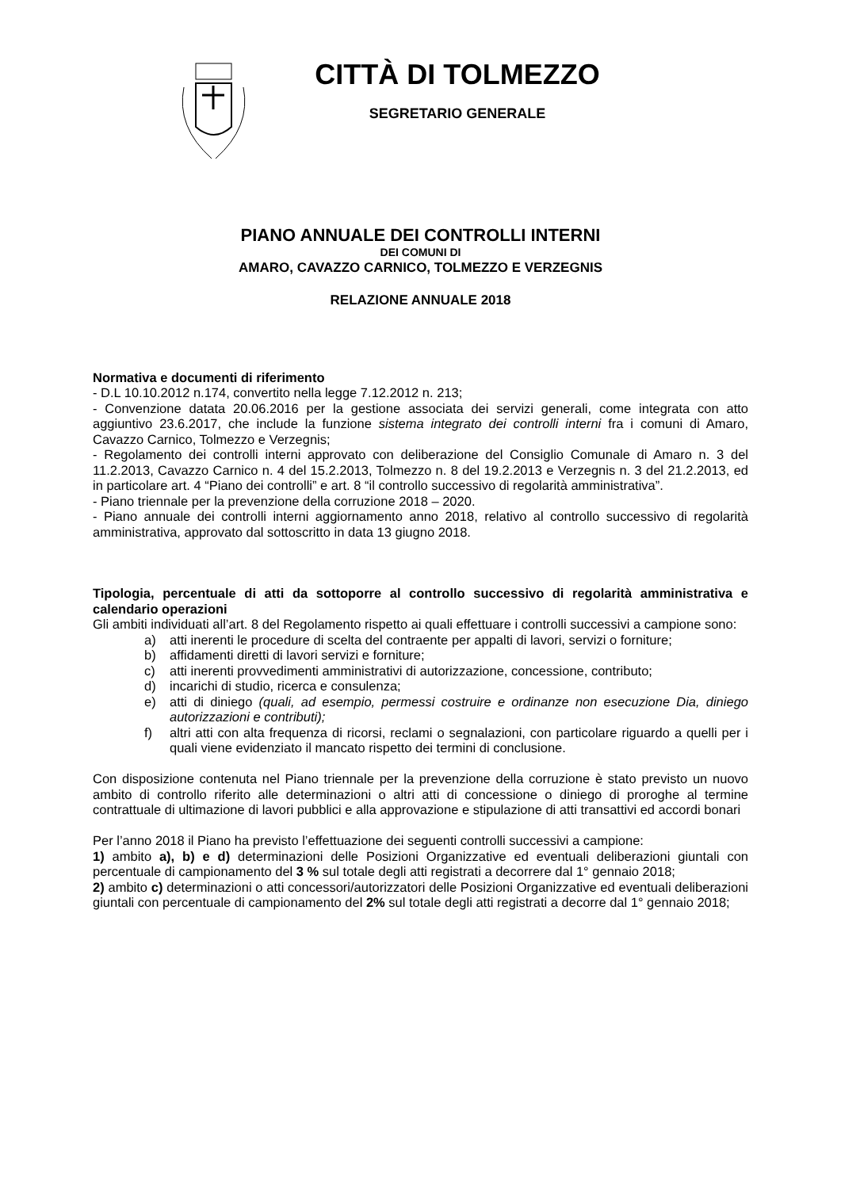CITTÀ DI TOLMEZZO
SEGRETARIO GENERALE
PIANO ANNUALE DEI CONTROLLI INTERNI
DEI COMUNI DI
AMARO, CAVAZZO CARNICO, TOLMEZZO E VERZEGNIS
RELAZIONE ANNUALE 2018
Normativa e documenti di riferimento
- D.L 10.10.2012 n.174, convertito nella legge 7.12.2012 n. 213;
- Convenzione datata 20.06.2016 per la gestione associata dei servizi generali, come integrata con atto aggiuntivo 23.6.2017, che include la funzione sistema integrato dei controlli interni fra i comuni di Amaro, Cavazzo Carnico, Tolmezzo e Verzegnis;
- Regolamento dei controlli interni approvato con deliberazione del Consiglio Comunale di Amaro n. 3 del 11.2.2013, Cavazzo Carnico n. 4 del 15.2.2013, Tolmezzo n. 8 del 19.2.2013 e Verzegnis n. 3 del 21.2.2013, ed in particolare art. 4 “Piano dei controlli” e art. 8 “il controllo successivo di regolarità amministrativa”.
- Piano triennale per la prevenzione della corruzione 2018 – 2020.
- Piano annuale dei controlli interni aggiornamento anno 2018, relativo al controllo successivo di regolarità amministrativa, approvato dal sottoscritto in data 13 giugno 2018.
Tipologia, percentuale di atti da sottoporre al controllo successivo di regolarità amministrativa e calendario operazioni
Gli ambiti individuati all’art. 8 del Regolamento rispetto ai quali effettuare i controlli successivi a campione sono:
a) atti inerenti le procedure di scelta del contraente per appalti di lavori, servizi o forniture;
b) affidamenti diretti di lavori servizi e forniture;
c) atti inerenti provvedimenti amministrativi di autorizzazione, concessione, contributo;
d) incarichi di studio, ricerca e consulenza;
e) atti di diniego (quali, ad esempio, permessi costruire e ordinanze non esecuzione Dia, diniego autorizzazioni e contributi);
f) altri atti con alta frequenza di ricorsi, reclami o segnalazioni, con particolare riguardo a quelli per i quali viene evidenziato il mancato rispetto dei termini di conclusione.
Con disposizione contenuta nel Piano triennale per la prevenzione della corruzione è stato previsto un nuovo ambito di controllo riferito alle determinazioni o altri atti di concessione o diniego di proroghe al termine contrattuale di ultimazione di lavori pubblici e alla approvazione e stipulazione di atti transattivi ed accordi bonari
Per l’anno 2018 il Piano ha previsto l’effettuazione dei seguenti controlli successivi a campione:
1) ambito a), b) e d) determinazioni delle Posizioni Organizzative ed eventuali deliberazioni giuntali con percentuale di campionamento del 3 % sul totale degli atti registrati a decorrere dal 1° gennaio 2018;
2) ambito c) determinazioni o atti concessori/autorizzatori delle Posizioni Organizzative ed eventuali deliberazioni giuntali con percentuale di campionamento del 2% sul totale degli atti registrati a decorre dal 1° gennaio 2018;